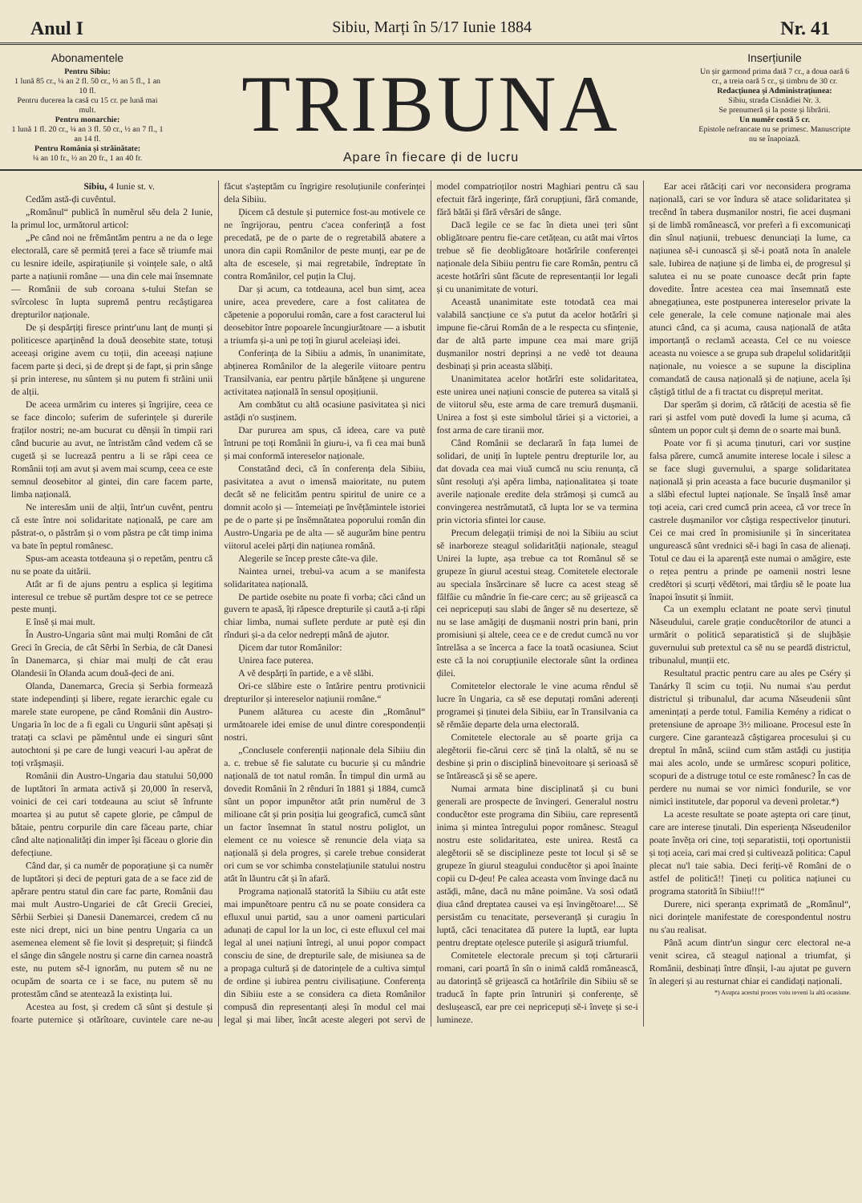Anul I Sibiu, Marți în 5/17 Iunie 1884 Nr. 41
Abonamentele
Pentru Sibiu:
1 lună 85 cr., ¼ an 2 fl. 50 cr., ½ an 5 fl., 1 an 10 fl.
Pentru ducerea la casă cu 15 cr. pe lună mai mult.
Pentru monarchie:
1 lună 1 fl. 20 cr., ¼ an 3 fl. 50 cr., ½ an 7 fl., 1 an 14 fl.
Pentru România și străinătate:
¼ an 10 fr., ½ an 20 fr., 1 an 40 fr.
TRIBUNA
Apare în fiecare ḑi de lucru
Inserțiunile
Un șir garmond prima dată 7 cr., a doua oară 6 cr., a treia oară 5 cr., și timbru de 30 cr.
Redacțiunea și Administrațiunea:
Sibiu, strada Cisnădiei Nr. 3.
Se prenumeră și la poste și librării.
Un numĕr costă 5 cr.
Epistole nefrancate nu se primesc. Manuscripte nu se înapoiază.
Sibiu, 4 Iunie st. v.
Cedăm astă-ḑi cuvêntul.
„Românul“ publică în numĕrul sĕu dela 2 Iunie, la primul loc, următorul articol:
„Pe când noi ne frĕmântăm pentru a ne da o lege electorală, care sĕ permită țerei a face sĕ triumfe mai cu lesnire ideile, aspirațiunile și voințele sale, o altă parte a națiunii române — una din cele mai însemnate — Românii de sub coroana s-tului Stefan se svîrcolesc în lupta supremă pentru recâștigarea drepturilor naționale.
De și despărțiți firesce printr'unu lanț de munți și politicesce aparținênd la două deosebite state, totuși aceeași origine avem cu toții, din aceeași națiune facem parte și deci, și de drept și de fapt, și prin sânge și prin interese, nu sûntem și nu putem fi străini unii de alții.
De aceea urmărim cu interes și îngrijire, ceea ce se face dincolo; suferim de suferințele și durerile fraților nostri; ne-am bucurat cu dênșii în timpii rari când bucurie au avut, ne întristăm când vedem că se cugetă și se lucrează pentru a li se răpi ceea ce Românii toți am avut și avem mai scump, ceea ce este semnul deosebitor al gintei, din care facem parte, limba națională.
Ne interesăm unii de alții, într'un cuvênt, pentru că este între noi solidaritate națională, pe care am păstrat-o, o păstrăm și o vom păstra pe cât timp inima va bate în peptul românesc.
Spus-am aceasta totdeauna și o repetăm, pentru că nu se poate da uitării.
Atât ar fi de ajuns pentru a esplica și legitima interesul ce trebue sĕ purtăm despre tot ce se petrece peste munți.
E însĕ și mai mult.
În Austro-Ungaria sûnt mai mulți Români de cât Greci în Grecia, de cât Sêrbi în Serbia, de cât Danesi în Danemarca, și chiar mai mulți de cât erau Olandesii în Olanda acum două-ḑeci de ani.
Olanda, Danemarca, Grecia și Serbia formează state independinți și libere, regate ierarchic egale cu marele state europene, pe când Românii din Austro-Ungaria în loc de a fi egali cu Ungurii sûnt apĕsați și tratați ca sclavi pe pămêntul unde ei singuri sûnt autochtoni și pe care de lungi veacuri l-au apĕrat de toți vrăşmașii.
Românii din Austro-Ungaria dau statului 50,000 de luptători în armata activă și 20,000 în reservă, voinici de cei cari totdeauna au sciut sĕ înfrunte moartea și au putut sĕ capete glorie, pe câmpul de bătaie, pentru corpurile din care făceau parte, chiar când alte naționalități din imper își făceau o glorie din defecțiune.
Când dar, și ca numĕr de poporațiune și ca numĕr de luptători și deci de pepturi gata de a se face zid de apĕrare pentru statul din care fac parte, Românii dau mai mult Austro-Ungariei de cât Grecii Greciei, Sêrbii Serbiei și Danesii Danemarcei, credem că nu este nici drept, nici un bine pentru Ungaria ca un asemenea element sĕ fie lovit și desprețuit; și fiindcă el sânge din sângele nostru și carne din carnea noastră este, nu putem sĕ-l ignorăm, nu putem sĕ nu ne ocupăm de soarta ce i se face, nu putem sĕ nu protestăm când se atentează la existința lui.
Acestea au fost, și credem că sûnt și destule și foarte puternice și otărîtoare, cuvintele care ne-au făcut s'așteptăm cu îngrigire resoluțiunile conferinței dela Sibiiu.
Ḑicem că destule și puternice fost-au motivele ce ne îngrijorau, pentru c'acea conferință a fost precedată, pe de o parte de o regretabilă abatere a unora din capii Românilor de peste munți, ear pe de alta de escesele, și mai regretabile, îndreptate în contra Românilor, cel puțin la Cluj.
Dar și acum, ca totdeauna, acel bun simț, acea unire, acea prevedere, care a fost calitatea de căpetenie a poporului român, care a fost caracterul lui deosebitor între popoarele încungiurătoare — a isbutit a triumfa și-a unì pe toți în giurul aceleiași idei.
Conferința de la Sibiiu a admis, în unanimitate, abținerea Românilor de la alegerile viitoare pentru Transilvania, ear pentru părțile bănățene și ungurene activitatea națională în sensul opoșițiunii.
Am combătut cu altă ocasiune pasivitatea și nici astăḑi n'o susținem.
Dar pururea am spus, că ideea, care va putè întruni pe toți Românii în giuru-i, va fi cea mai bună și mai conformă intereselor naționale.
Constatând deci, că în conferența dela Sibiiu, pasivitatea a avut o imensă maioritate, nu putem decât sĕ ne felicităm pentru spiritul de unire ce a domnit acolo și — întemeiați pe învĕțămintele istoriei pe de o parte și pe însĕmnătatea poporului român din Austro-Ungaria pe de alta — sĕ augurăm bine pentru viitorul acelei părți din națiunea română.
Alegerile se încep preste câte-va ḑile.
Naintea urnei, trebuì-va acum a se manifesta solidaritatea națională.
De partide osebite nu poate fi vorba; căci când un guvern te apasă, îți răpesce drepturile și caută a-ți răpi chiar limba, numai suflete perdute ar putè eși din rînduri și-a da celor nedrepți mână de ajutor.
Ḑicem dar tutor Românilor:
Unirea face puterea.
A vĕ despărți în partide, e a vĕ slăbi.
Ori-ce slăbire este o întărire pentru protivnicii drepturilor și intereselor națiunii române.“
Punem alăturea cu aceste din „Românul“ următoarele idei emise de unul dintre corespondenții nostri.
„Conclusele conferenții naționale dela Sibiiu din a. c. trebue sĕ fie salutate cu bucurie și cu mândrie națională de tot natul român. În timpul din urmă au dovedit Românii în 2 rênduri în 1881 și 1884, cumcă sûnt un popor impunĕtor atât prin numĕrul de 3 milioane cât și prin posiția lui geografică, cumcă sûnt un factor însemnat în statul nostru poliglot, un element ce nu voiesce sĕ renuncie dela viața sa națională și dela progres, și carele trebue considerat ori cum se vor schimba constelațiunile statului nostru atât în lăuntru cât și în afară.
Programa națională statorită la Sibiiu cu atât este mai impunĕtoare pentru că nu se poate considera ca efluxul unui partid, sau a unor oameni particulari adunați de capul lor la un loc, ci este efluxul cel mai legal al unei națiuni întregi, al unui popor compact consciu de sine, de drepturile sale, de misiunea sa de a propaga cultură și de datorințele de a cultiva simțul de ordine și iubirea pentru civilisațiune. Conferența din Sibiiu este a se considera ca dieta Românilor compusă din representanți aleși în modul cel mai legal și mai liber, încât aceste alegeri pot servì de model compatrioților nostri Maghiari pentru că sau efectuit fără ingerințe, fără corupțiuni, fără comande, fără bătăi și fără vêrsări de sânge.
Dacă legile ce se fac în dieta unei țeri sûnt obligătoare pentru fie-care cetățean, cu atât mai vîrtos trebue sĕ fie deobligătoare hotărîrile conferenței naționale dela Sibiiu pentru fie care Român, pentru că aceste hotărîri sûnt făcute de representanții lor legali și cu unanimitate de voturi.
Această unanimitate este totodată cea mai valabilă sancțiune ce s'a putut da acelor hotărîri și impune fie-cărui Român de a le respecta cu sfințenie, dar de altă parte impune cea mai mare grijă dușmanilor nostri deprinși a ne vedè tot deauna desbinați și prin aceasta slăbiți.
Unanimitatea acelor hotărîri este solidaritatea, este unirea unei națiuni conscie de puterea sa vitală și de viitorul sĕu, este arma de care tremură dușmanii. Unirea a fost și este simbolul tăriei și a victoriei, a fost arma de care tiranii mor.
Când Românii se declarară în fața lumei de solidari, de uniți în luptele pentru drepturile lor, au dat dovada cea mai viuă cumcă nu sciu renunța, că sûnt resoluți a'și apĕra limba, naționalitatea și toate averile naționale eredite dela strămoși și cumcă au convingerea nestrămutată, că lupta lor se va termina prin victoria sfintei lor cause.
Precum delegații trimiși de noi la Sibiiu au sciut sĕ inarboreze steagul solidarității naționale, steagul Unirei la lupte, așa trebue ca tot Românul sĕ se grupeze în giurul acestui steag. Comitetele electorale au speciala însărcinare sĕ lucre ca acest steag sĕ fâlfâie cu mândrie în fie-care cerc; au sĕ grijească ca cei nepricepuți sau slabi de ânger sĕ nu deserteze, sĕ nu se lase amăgiți de dușmanii nostri prin bani, prin promisiuni și altele, ceea ce e de credut cumcă nu vor întrelăsa a se încerca a face la toată ocasiunea. Sciut este că la noi corupțiunile electorale sûnt la ordinea ḑilei.
Comitetelor electorale le vine acuma rêndul sĕ lucre în Ungaria, ca sĕ ese deputați români aderenți programei și ținutei dela Sibiiu, ear în Transilvania ca sĕ rĕmâie departe dela urna electorală.
Comitetele electorale au sĕ poarte grija ca alegĕtorii fie-cărui cerc sĕ țină la olaltă, sĕ nu se desbine și prin o disciplină binevoitoare și serioasă sĕ se întărească și sĕ se apere.
Numai armata bine disciplinată și cu buni generali are prospecte de învingeri. Generalul nostru conducĕtor este programa din Sibiiu, care representă inima și mintea întregului popor românesc. Steagul nostru este solidaritatea, este unirea. Restă ca alegĕtorii sĕ se disciplineze peste tot locul și sĕ se grupeze în giurul steagului conducĕtor și apoi înainte copii cu D-ḑeu! Pe calea aceasta vom învinge dacă nu astăḑi, mâne, dacă nu mâne poimâne. Va sosì odată ḑiua când dreptatea causei va eși învingĕtoare!.... Sĕ persistăm cu tenacitate, perseveranță și curagiu în luptă, căci tenacitatea dă putere la luptă, ear lupta pentru dreptate oțelesce puterile și asigură triumful.
Comitetele electorale precum și toți cărturarii romani, cari poartă în sîn o inimă caldă românească, au datorință sĕ grijească ca hotărîrile din Sibiiu sĕ se traducă în fapte prin întruniri și conferențe, sĕ deslușească, ear pre cei nepricepuți sĕ-i învețe și se-i lumineze.
Ear acei rătăciți cari vor neconsidera programa națională, cari se vor îndura sĕ atace solidaritatea și trecênd în tabera dușmanilor nostri, fie acei dușmani și de limbă românească, vor preferì a fi excomunicați din sînul națiunii, trebuesc denunciați la lume, ca națiunea sĕ-i cunoască și sĕ-i poată nota în analele sale. Iubirea de națiune și de limba ei, de progresul și salutea ei nu se poate cunoasce decât prin fapte dovedite. Între acestea cea mai însemnată este abnegațiunea, este postpunerea intereselor private la cele generale, la cele comune naționale mai ales atunci când, ca și acuma, causa națională de atâta importanță o reclamă aceasta. Cel ce nu voiesce aceasta nu voiesce a se grupa sub drapelul solidarității naționale, nu voiesce a se supune la disciplina comandată de causa națională și de națiune, acela își câștigă titlul de a fi tractat cu disprețul meritat.
Dar sperăm și dorim, că rătăciți de acestia sĕ fie rari și astfel vom putè dovedì la lume și acuma, că sûntem un popor cult și demn de o soarte mai bună.
Poate vor fi și acuma ținuturi, cari vor susține falsa părere, cumcă anumite interese locale i silesc a se face slugi guvernului, a sparge solidaritatea națională și prin aceasta a face bucurie dușmanilor și a slăbì efectul luptei naționale. Se înșală însĕ amar toți aceia, cari cred cumcă prin aceea, că vor trece în castrele dușmanilor vor câștiga respectivelor ținuturi. Cei ce mai cred în promisiunile și în sinceritatea ungurească sûnt vrednici sĕ-i bagi în casa de alienați. Totul ce dau ei la aparență este numai o amăgire, este o rețea pentru a prinde pe oamenii nostri lesne credĕtori și scurți vĕdĕtori, mai târḑiu sĕ le poate lua înapoi însutit și înmiit.
Ca un exemplu eclatant ne poate servì ținutul Năseudului, carele grație conducĕtorilor de atunci a urmărit o politică separatistică și de slujbășie guvernului sub pretextul ca sĕ nu se peardă districtul, tribunalul, munții etc.
Resultatul practic pentru care au ales pe Cséry și Tanárky îl scim cu toții. Nu numai s'au perdut districtul și tribunalul, dar acuma Năseudenii sûnt amenințați a perde totul. Familia Kemény a ridicat o pretensiune de aproape 3½ milioane. Procesul este în curgere. Cine garantează câștigarea procesului și cu dreptul în mână, sciind cum stăm astăḑi cu justiția mai ales acolo, unde se urmăresc scopuri politice, scopuri de a distruge totul ce este românesc? În cas de perdere nu numai se vor nimicì fondurile, se vor nimicì institutele, dar poporul va devenì proletar.*)
La aceste resultate se poate aștepta ori care ținut, care are interese ținutali. Din esperiența Năseudenilor poate învĕța ori cine, toți separatistii, toți oportunistii și toți aceia, cari mai cred și cultivează politica: Capul plecat nu'l taie sabia. Deci feriți-vĕ Români de o astfel de politică!! Țineți cu politica națiunei cu programa statorită în Sibiiu!!!“
Durere, nici speranța exprimată de „Românul“, nici dorințele manifestate de corespondentul nostru nu s'au realisat.
Până acum dintr'un singur cerc electoral ne-a venit scirea, că steagul național a triumfat, și Românii, desbinați între dînșii, l-au ajutat pe guvern în alegeri și au resturnat chiar ei candidați naționali.
*) Asupra acestui proces voiu reveni la altă ocasiune.